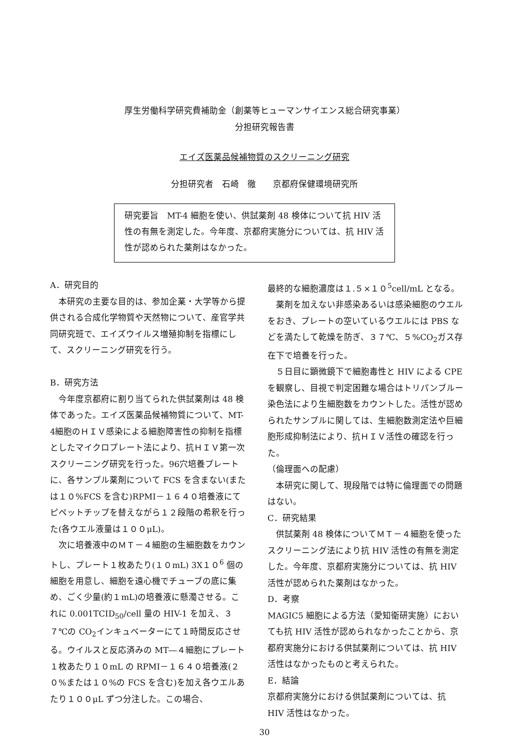厚生労働科学研究費補助金（創薬等ヒューマンサイエンス総合研究事業）
分担研究報告書
エイズ医薬品候補物質のスクリーニング研究
分担研究者　石崎　徹　　京都府保健環境研究所
研究要旨　MT-4 細胞を使い、供試薬剤 48 検体について抗 HIV 活性の有無を測定した。今年度、京都府実施分については、抗 HIV 活性が認められた薬剤はなかった。
A．研究目的
本研究の主要な目的は、参加企業・大学等から提供される合成化学物質や天然物について、産官学共同研究班で、エイズウイルス増殖抑制を指標にして、スクリーニング研究を行う。
B．研究方法
今年度京都府に割り当てられた供試薬剤は 48 検体であった。エイズ医薬品候補物質について、MT-4細胞のＨＩＶ感染による細胞障害性の抑制を指標としたマイクロプレート法により、抗ＨＩＶ第一次スクリーニング研究を行った。96穴培養プレートに、各サンプル薬剤について FCS を含まない(または１０%FCS を含む)RPMI－１６４０培養液にてピペットチップを替えながら１２段階の希釈を行った(各ウエル液量は１００μL)。
次に培養液中のＭＴ－４細胞の生細胞数をカウントし、プレート１枚あたり(１０mL) 3X１０<sup>6</sup> 個の細胞を用意し、細胞を遠心機でチューブの底に集め、ごく少量(約１mL)の培養液に懸濁させる。これに 0.001TCID<sub>50</sub>/cell 量の HIV-1 を加え、３７℃の CO<sub>2</sub>インキュベーターにて１時間反応させる。ウイルスと反応済みの MT―４細胞にプレート１枚あたり１０mL の RPMI－１６４０培養液(２０%または１０%の FCS を含む)を加え各ウエルあたり１００μL ずつ分注した。この場合、
最終的な細胞濃度は１.５×１０<sup>5</sup>cell/mL となる。
薬剤を加えない非感染あるいは感染細胞のウエルをおき、プレートの空いているウエルには PBS などを満たして乾燥を防ぎ、３７℃、５%CO<sub>2</sub>ガス存在下で培養を行った。
５日目に顕微鏡下で細胞毒性と HIV による CPE を観察し、目視で判定困難な場合はトリパンブルー染色法により生細胞数をカウントした。活性が認められたサンプルに関しては、生細胞数測定法や巨細胞形成抑制法により、抗ＨＩＶ活性の確認を行った。
（倫理面への配慮）
本研究に関して、現段階では特に倫理面での問題はない。
C．研究結果
供試薬剤 48 検体についてＭＴ－４細胞を使ったスクリーニング法により抗 HIV 活性の有無を測定した。今年度、京都府実施分については、抗 HIV 活性が認められた薬剤はなかった。
D．考察
MAGIC5 細胞による方法（愛知衛研実施）においても抗 HIV 活性が認められなかったことから、京都府実施分における供試薬剤については、抗 HIV 活性はなかったものと考えられた。
E．結論
京都府実施分における供試薬剤については、抗 HIV 活性はなかった。
30